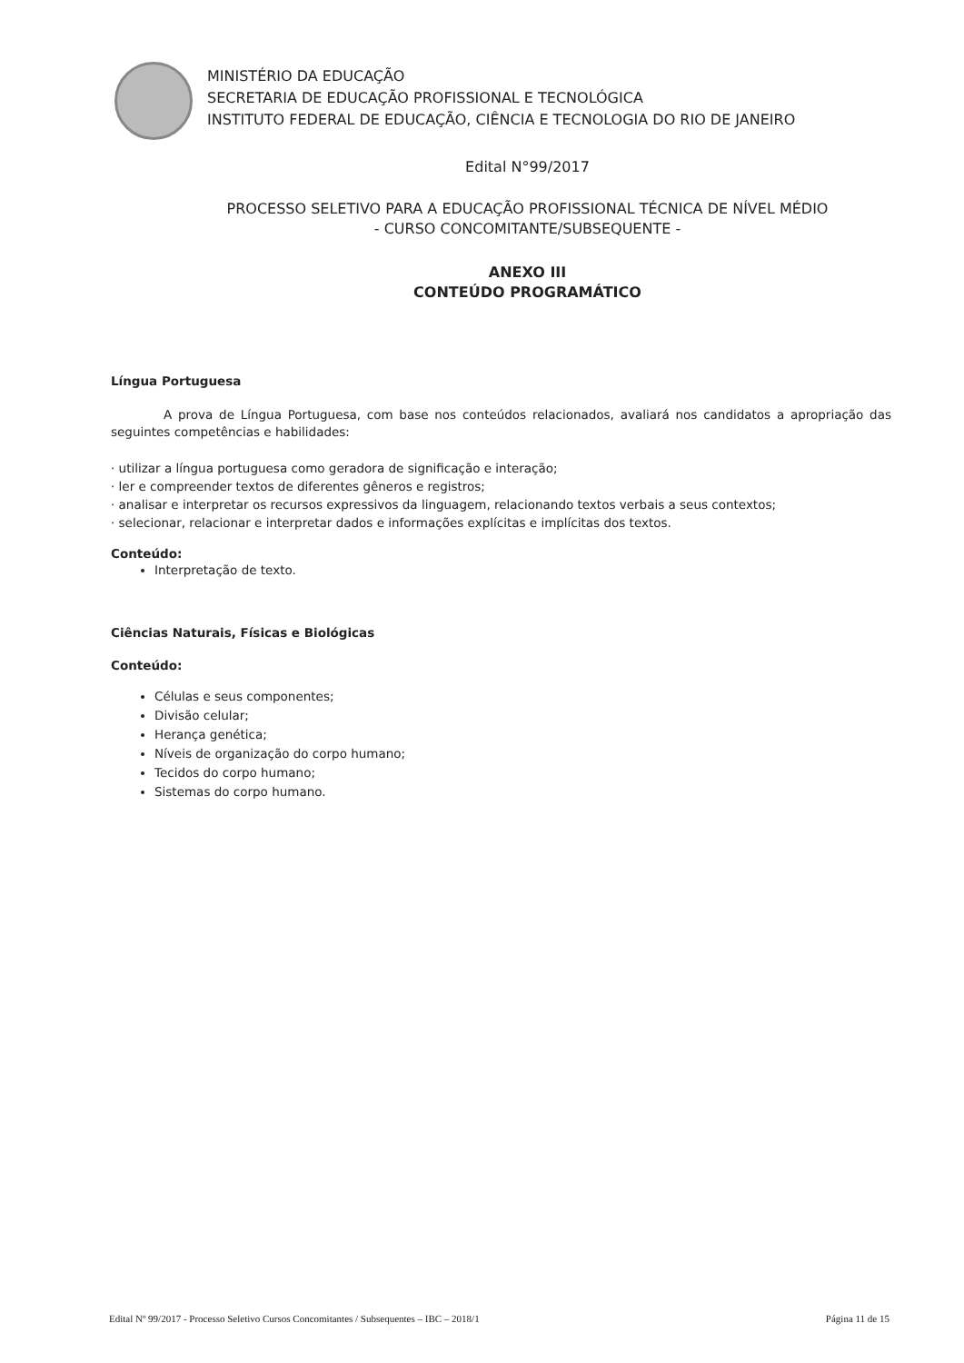MINISTÉRIO DA EDUCAÇÃO
SECRETARIA DE EDUCAÇÃO PROFISSIONAL E TECNOLÓGICA
INSTITUTO FEDERAL DE EDUCAÇÃO, CIÊNCIA E TECNOLOGIA DO RIO DE JANEIRO
Edital N°99/2017
PROCESSO SELETIVO PARA A EDUCAÇÃO PROFISSIONAL TÉCNICA DE NÍVEL MÉDIO
- CURSO CONCOMITANTE/SUBSEQUENTE -
ANEXO III
CONTEÚDO PROGRAMÁTICO
Língua Portuguesa
A prova de Língua Portuguesa, com base nos conteúdos relacionados, avaliará nos candidatos a apropriação das seguintes competências e habilidades:
· utilizar a língua portuguesa como geradora de significação e interação;
· ler e compreender textos de diferentes gêneros e registros;
· analisar e interpretar os recursos expressivos da linguagem, relacionando textos verbais a seus contextos;
· selecionar, relacionar e interpretar dados e informações explícitas e implícitas dos textos.
Conteúdo:
Interpretação de texto.
Ciências Naturais, Físicas e Biológicas
Conteúdo:
Células e seus componentes;
Divisão celular;
Herança genética;
Níveis de organização do corpo humano;
Tecidos do corpo humano;
Sistemas do corpo humano.
Edital Nº 99/2017 - Processo Seletivo Cursos Concomitantes / Subsequentes – IBC – 2018/1 Página 11 de 15